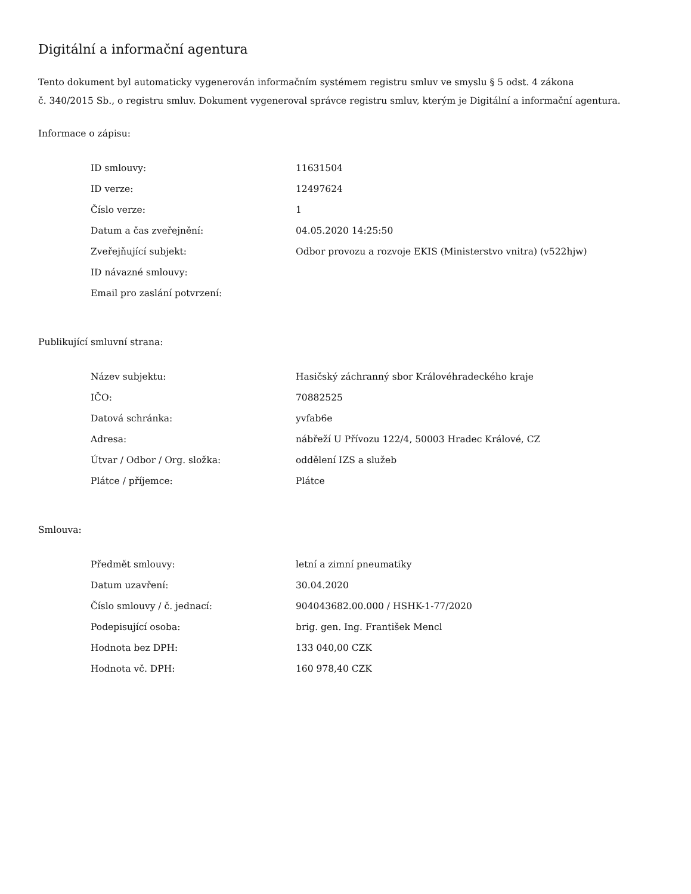Digitální a informační agentura
Tento dokument byl automaticky vygenerován informačním systémem registru smluv ve smyslu § 5 odst. 4 zákona
č. 340/2015 Sb., o registru smluv. Dokument vygeneroval správce registru smluv, kterým je Digitální a informační agentura.
Informace o zápisu:
| ID smlouvy: | 11631504 |
| ID verze: | 12497624 |
| Číslo verze: | 1 |
| Datum a čas zveřejnění: | 04.05.2020 14:25:50 |
| Zveřejňující subjekt: | Odbor provozu a rozvoje EKIS (Ministerstvo vnitra) (v522hjw) |
| ID návazné smlouvy: | |
| Email pro zaslání potvrzení: | |
Publikující smluvní strana:
| Název subjektu: | Hasičský záchranný sbor Královéhradeckého kraje |
| IČO: | 70882525 |
| Datová schránka: | yvfab6e |
| Adresa: | nábřeží U Přívozu 122/4, 50003 Hradec Králové, CZ |
| Útvar / Odbor / Org. složka: | oddělení IZS a služeb |
| Plátce / příjemce: | Plátce |
Smlouva:
| Předmět smlouvy: | letní a zimní pneumatiky |
| Datum uzavření: | 30.04.2020 |
| Číslo smlouvy / č. jednací: | 904043682.00.000 / HSHK-1-77/2020 |
| Podepisující osoba: | brig. gen. Ing. František Mencl |
| Hodnota bez DPH: | 133 040,00 CZK |
| Hodnota vč. DPH: | 160 978,40 CZK |